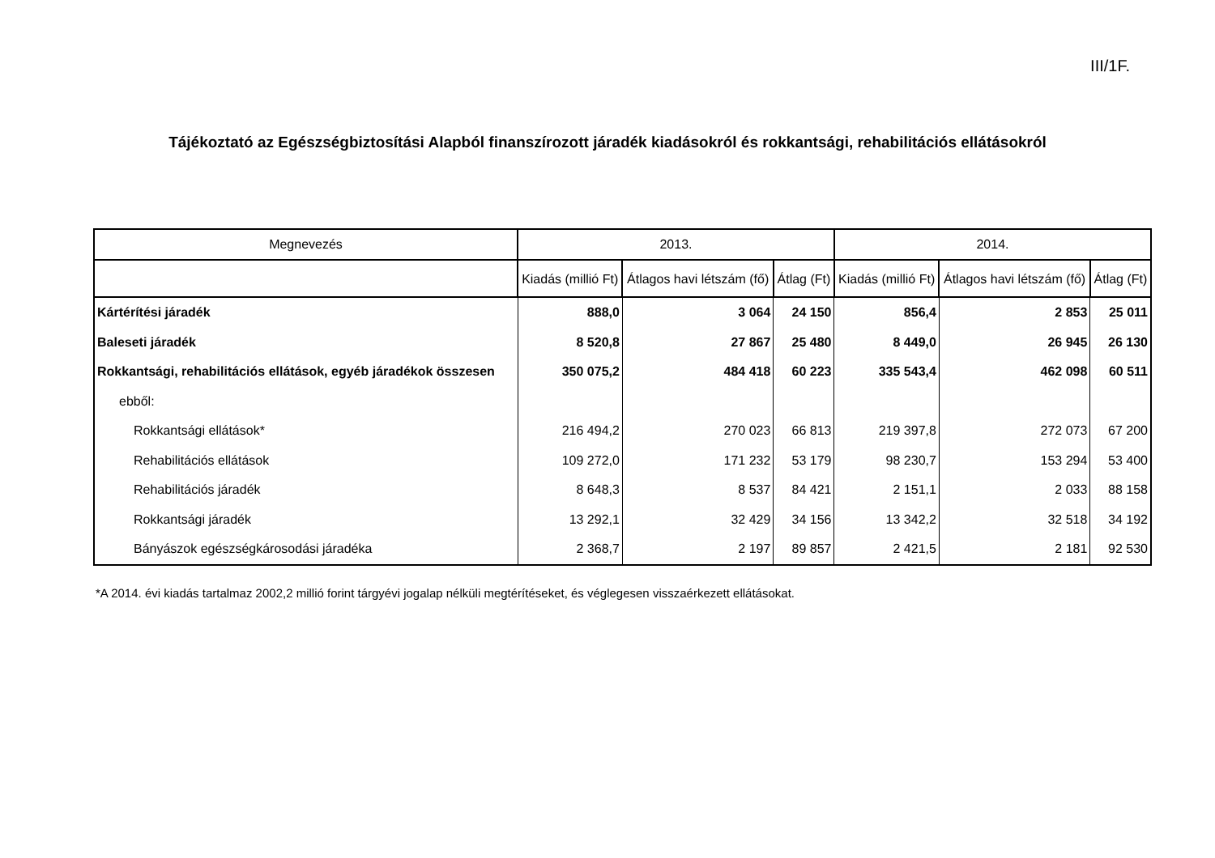III/1F.
Tájékoztató az Egészségbiztosítási Alapból finanszírozott járadék kiadásokról és rokkantsági, rehabilitációs ellátásokról
| Megnevezés | 2013. | | | 2014. | | |
| --- | --- | --- | --- | --- | --- | --- |
| | Kiadás (millió Ft) | Átlagos havi létszám (fő) | Átlag (Ft) | Kiadás (millió Ft) | Átlagos havi létszám (fő) | Átlag (Ft) |
| Kártérítési járadék | 888,0 | 3 064 | 24 150 | 856,4 | 2 853 | 25 011 |
| Baleseti járadék | 8 520,8 | 27 867 | 25 480 | 8 449,0 | 26 945 | 26 130 |
| Rokkantsági, rehabilitációs ellátások, egyéb járadékok összesen | 350 075,2 | 484 418 | 60 223 | 335 543,4 | 462 098 | 60 511 |
| ebből: | | | | | | |
| Rokkantsági ellátások* | 216 494,2 | 270 023 | 66 813 | 219 397,8 | 272 073 | 67 200 |
| Rehabilitációs ellátások | 109 272,0 | 171 232 | 53 179 | 98 230,7 | 153 294 | 53 400 |
| Rehabilitációs járadék | 8 648,3 | 8 537 | 84 421 | 2 151,1 | 2 033 | 88 158 |
| Rokkantsági járadék | 13 292,1 | 32 429 | 34 156 | 13 342,2 | 32 518 | 34 192 |
| Bányászok egészségkárosodási járadéka | 2 368,7 | 2 197 | 89 857 | 2 421,5 | 2 181 | 92 530 |
*A 2014. évi kiadás tartalmaz 2002,2 millió forint tárgyévi jogalap nélküli megtérítéseket, és véglegesen visszaérkezett ellátásokat.